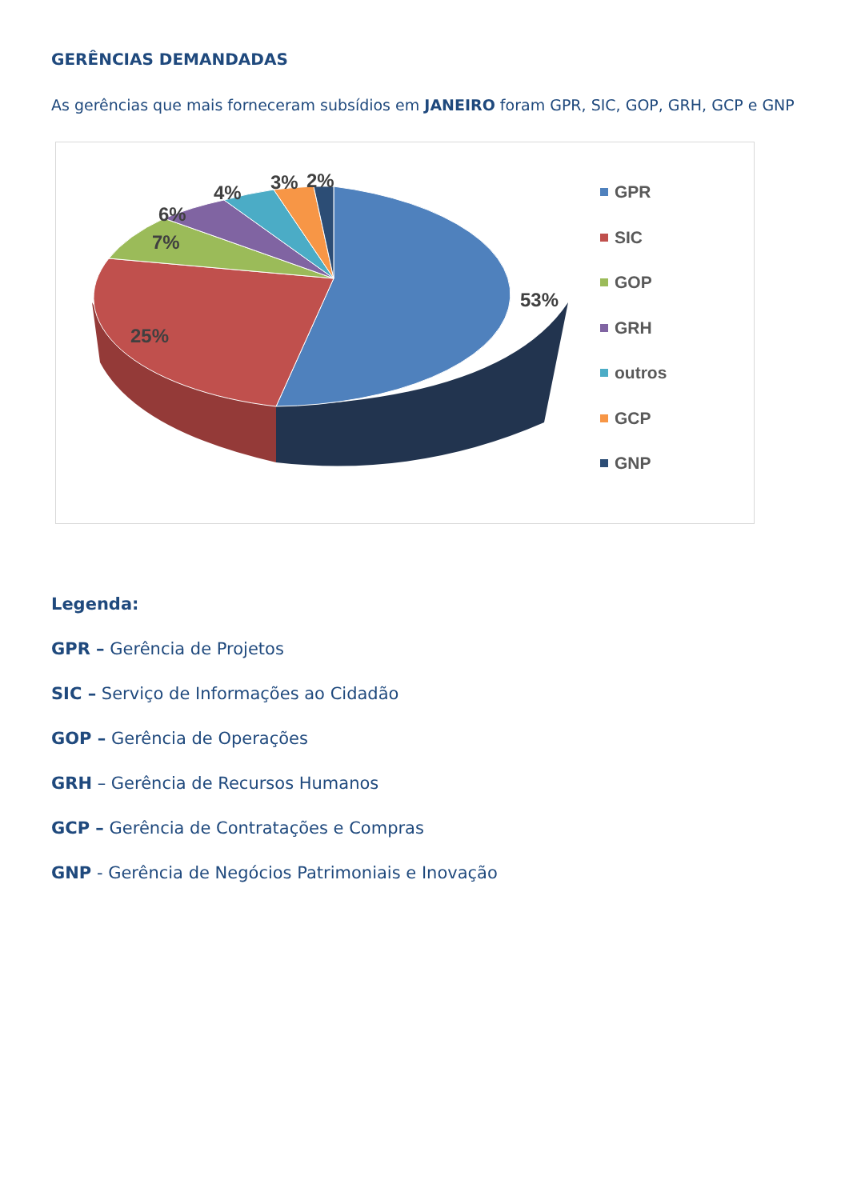GERÊNCIAS DEMANDADAS
As gerências que mais forneceram subsídios em JANEIRO foram GPR, SIC, GOP, GRH, GCP e GNP
53%
25%
7%
6%
4%
3%
2%
GPR
SIC
GOP
GRH
outros
GCP
GNP
Legenda:
GPR – Gerência de Projetos
SIC – Serviço de Informações ao Cidadão
GOP – Gerência de Operações
GRH – Gerência de Recursos Humanos
GCP – Gerência de Contratações e Compras
GNP - Gerência de Negócios Patrimoniais e Inovação